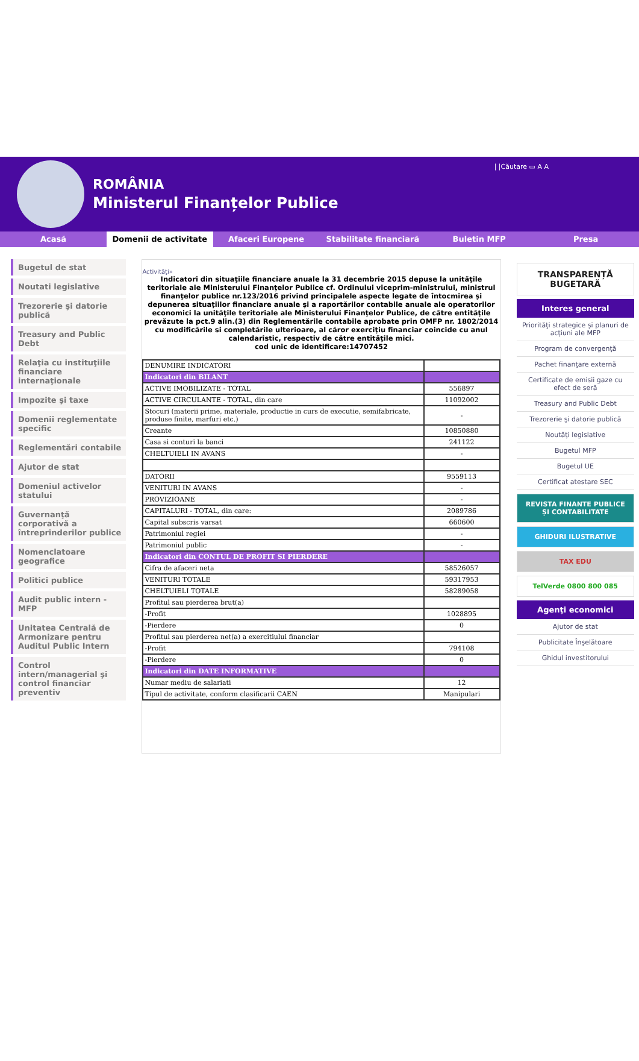ROMÂNIA
Ministerul Finanțelor Publice
| |Căutare ▭ A A
Acasă Domenii de activitate Afaceri Europene Stabilitate financiară Buletin MFP Presa
Bugetul de stat
Noutati legislative
Trezorerie şi datorie publică
Treasury and Public Debt
Relaţia cu instituţiile financiare internaţionale
Impozite şi taxe
Domenii reglementate specific
Reglementări contabile
Ajutor de stat
Domeniul activelor statului
Guvernanţă corporativă a întreprinderilor publice
Nomenclatoare geografice
Politici publice
Audit public intern - MFP
Unitatea Centrală de Armonizare pentru Auditul Public Intern
Control intern/managerial şi control financiar preventiv
Activităţi»
Indicatori din situaţiile financiare anuale la 31 decembrie 2015 depuse la unităţile teritoriale ale Ministerului Finanţelor Publice cf. Ordinului viceprim-ministrului, ministrul finanţelor publice nr.123/2016 privind principalele aspecte legate de întocmirea şi depunerea situaţiilor financiare anuale şi a raportărilor contabile anuale ale operatorilor economici la unităţile teritoriale ale Ministerului Finanţelor Publice, de către entităţile prevăzute la pct.9 alin.(3) din Reglementările contabile aprobate prin OMFP nr. 1802/2014 cu modificările si completările ulterioare, al căror exerciţiu financiar coincide cu anul calendaristic, respectiv de către entităţile mici.
cod unic de identificare:14707452
| DENUMIRE INDICATORI | |
| Indicatori din BILANT | |
| ACTIVE IMOBILIZATE - TOTAL | 556897 |
| ACTIVE CIRCULANTE - TOTAL, din care | 11092002 |
| Stocuri (materii prime, materiale, productie in curs de executie, semifabricate, produse finite, marfuri etc.) | - |
| Creante | 10850880 |
| Casa si conturi la banci | 241122 |
| CHELTUIELI IN AVANS | - |
| DATORII | 9559113 |
| VENITURI IN AVANS | - |
| PROVIZIOANE | - |
| CAPITALURI - TOTAL, din care: | 2089786 |
| Capital subscris varsat | 660600 |
| Patrimoniul regiei | - |
| Patrimoniul public | - |
| Indicatori din CONTUL DE PROFIT SI PIERDERE | |
| Cifra de afaceri neta | 58526057 |
| VENITURI TOTALE | 59317953 |
| CHELTUIELI TOTALE | 58289058 |
| Profitul sau pierderea brut(a) | |
| -Profit | 1028895 |
| -Pierdere | 0 |
| Profitul sau pierderea net(a) a exercitiului financiar | |
| -Profit | 794108 |
| -Pierdere | 0 |
| Indicatori din DATE INFORMATIVE | |
| Numar mediu de salariati | 12 |
| Tipul de activitate, conform clasificarii CAEN | Manipulari |
TRANSPARENȚĂ BUGETARĂ
Interes general
Priorităţi strategice şi planuri de acţiuni ale MFP
Program de convergenţă
Pachet finanţare externă
Certificate de emisii gaze cu efect de seră
Treasury and Public Debt
Trezorerie şi datorie publică
Noutăţi legislative
Bugetul MFP
Bugetul UE
Certificat atestare SEC
REVISTA FINANTE PUBLICE ȘI CONTABILITATE
GHIDURI ILUSTRATIVE
TAX EDU
TelVerde 0800 800 085
Agenţi economici
Ajutor de stat
Publicitate Înşelătoare
Ghidul investitorului